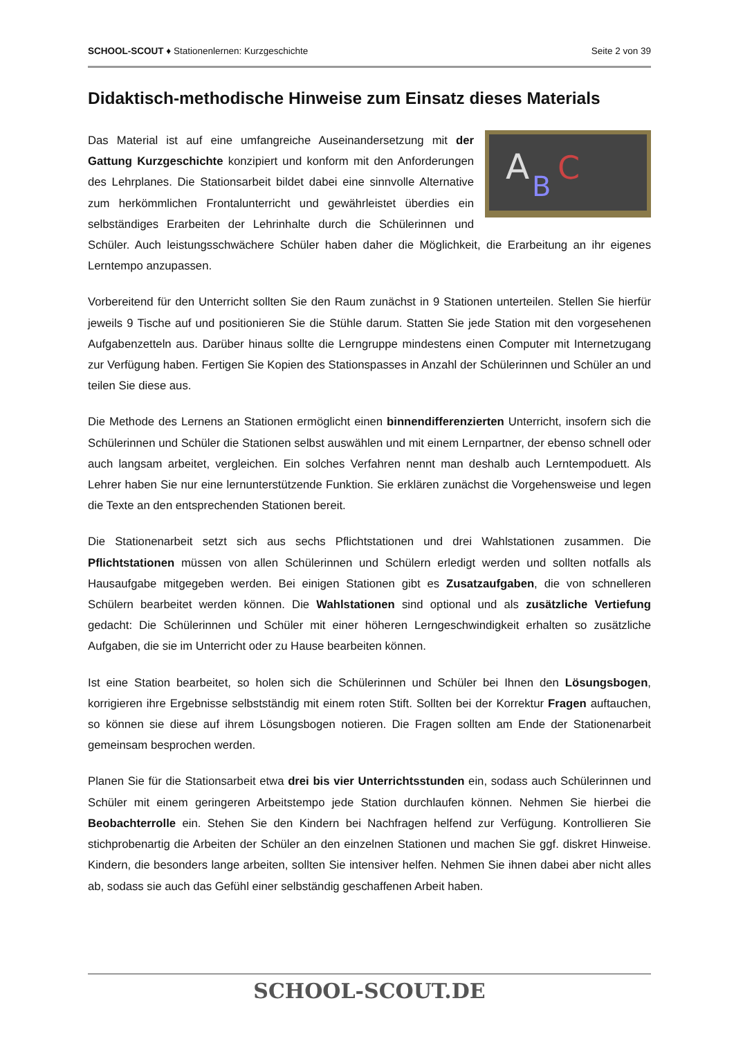SCHOOL-SCOUT ♦ Stationenlernen: Kurzgeschichte Seite 2 von 39
Didaktisch-methodische Hinweise zum Einsatz dieses Materials
A
B
C
Das Material ist auf eine umfangreiche Auseinandersetzung mit der Gattung Kurzgeschichte konzipiert und konform mit den Anforderungen des Lehrplanes. Die Stationsarbeit bildet dabei eine sinnvolle Alternative zum herkömmlichen Frontalunterricht und gewährleistet überdies ein selbständiges Erarbeiten der Lehrinhalte durch die Schülerinnen und Schüler. Auch leistungsschwächere Schüler haben daher die Möglichkeit, die Erarbeitung an ihr eigenes Lerntempo anzupassen.
Vorbereitend für den Unterricht sollten Sie den Raum zunächst in 9 Stationen unterteilen. Stellen Sie hierfür jeweils 9 Tische auf und positionieren Sie die Stühle darum. Statten Sie jede Station mit den vorgesehenen Aufgabenzetteln aus. Darüber hinaus sollte die Lerngruppe mindestens einen Computer mit Internetzugang zur Verfügung haben. Fertigen Sie Kopien des Stationspasses in Anzahl der Schülerinnen und Schüler an und teilen Sie diese aus.
Die Methode des Lernens an Stationen ermöglicht einen binnendifferenzierten Unterricht, insofern sich die Schülerinnen und Schüler die Stationen selbst auswählen und mit einem Lernpartner, der ebenso schnell oder auch langsam arbeitet, vergleichen. Ein solches Verfahren nennt man deshalb auch Lerntempoduett. Als Lehrer haben Sie nur eine lernunterstützende Funktion. Sie erklären zunächst die Vorgehensweise und legen die Texte an den entsprechenden Stationen bereit.
Die Stationenarbeit setzt sich aus sechs Pflichtstationen und drei Wahlstationen zusammen. Die Pflichtstationen müssen von allen Schülerinnen und Schülern erledigt werden und sollten notfalls als Hausaufgabe mitgegeben werden. Bei einigen Stationen gibt es Zusatzaufgaben, die von schnelleren Schülern bearbeitet werden können. Die Wahlstationen sind optional und als zusätzliche Vertiefung gedacht: Die Schülerinnen und Schüler mit einer höheren Lerngeschwindigkeit erhalten so zusätzliche Aufgaben, die sie im Unterricht oder zu Hause bearbeiten können.
Ist eine Station bearbeitet, so holen sich die Schülerinnen und Schüler bei Ihnen den Lösungsbogen, korrigieren ihre Ergebnisse selbstständig mit einem roten Stift. Sollten bei der Korrektur Fragen auftauchen, so können sie diese auf ihrem Lösungsbogen notieren. Die Fragen sollten am Ende der Stationenarbeit gemeinsam besprochen werden.
Planen Sie für die Stationsarbeit etwa drei bis vier Unterrichtsstunden ein, sodass auch Schülerinnen und Schüler mit einem geringeren Arbeitstempo jede Station durchlaufen können. Nehmen Sie hierbei die Beobachterrolle ein. Stehen Sie den Kindern bei Nachfragen helfend zur Verfügung. Kontrollieren Sie stichprobenartig die Arbeiten der Schüler an den einzelnen Stationen und machen Sie ggf. diskret Hinweise. Kindern, die besonders lange arbeiten, sollten Sie intensiver helfen. Nehmen Sie ihnen dabei aber nicht alles ab, sodass sie auch das Gefühl einer selbständig geschaffenen Arbeit haben.
SCHOOL-SCOUT.DE